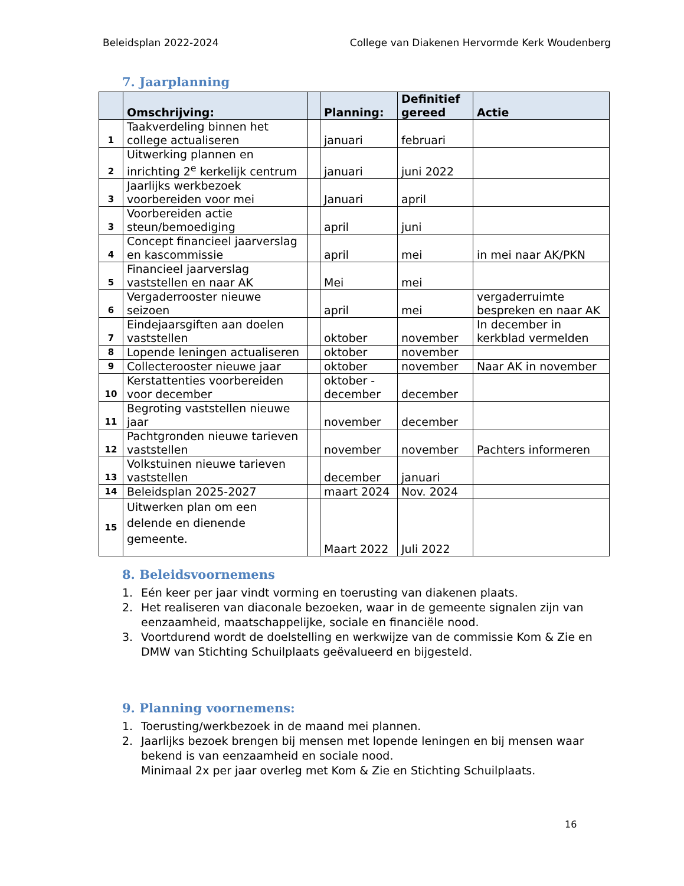Beleidsplan 2022-2024 College van Diakenen Hervormde Kerk Woudenberg
7. Jaarplanning
| | Omschrijving: | | Planning: | Definitief gereed | Actie |
| --- | --- | --- | --- | --- | --- |
| 1 | Taakverdeling binnen het college actualiseren | | januari | februari | |
| 2 | Uitwerking plannen en inrichting 2<sup>e</sup> kerkelijk centrum | | januari | juni 2022 | |
| 3 | Jaarlijks werkbezoek voorbereiden voor mei | | Januari | april | |
| 3 | Voorbereiden actie steun/bemoediging | | april | juni | |
| 4 | Concept financieel jaarverslag en kascommissie | | april | mei | in mei naar AK/PKN |
| 5 | Financieel jaarverslag vaststellen en naar AK | | Mei | mei | |
| 6 | Vergaderrooster nieuwe seizoen | | april | mei | vergaderruimte bespreken en naar AK |
| 7 | Eindejaarsgiften aan doelen vaststellen | | oktober | november | In december in kerkblad vermelden |
| 8 | Lopende leningen actualiseren | | oktober | november | |
| 9 | Collecterooster nieuwe jaar | | oktober | november | Naar AK in november |
| 10 | Kerstattenties voorbereiden voor december | | oktober - december | december | |
| 11 | Begroting vaststellen nieuwe jaar | | november | december | |
| 12 | Pachtgronden nieuwe tarieven vaststellen | | november | november | Pachters informeren |
| 13 | Volkstuinen nieuwe tarieven vaststellen | | december | januari | |
| 14 | Beleidsplan 2025-2027 | | maart 2024 | Nov. 2024 | |
| 15 | Uitwerken plan om een delende en dienende gemeente. | | Maart 2022 | Juli 2022 | |
8. Beleidsvoornemens
1. Eén keer per jaar vindt vorming en toerusting van diakenen plaats.
2. Het realiseren van diaconale bezoeken, waar in de gemeente signalen zijn van eenzaamheid, maatschappelijke, sociale en financiële nood.
3. Voortdurend wordt de doelstelling en werkwijze van de commissie Kom & Zie en DMW van Stichting Schuilplaats geëvalueerd en bijgesteld.
9. Planning voornemens:
1. Toerusting/werkbezoek in de maand mei plannen.
2. Jaarlijks bezoek brengen bij mensen met lopende leningen en bij mensen waar bekend is van eenzaamheid en sociale nood.
Minimaal 2x per jaar overleg met Kom & Zie en Stichting Schuilplaats.
16